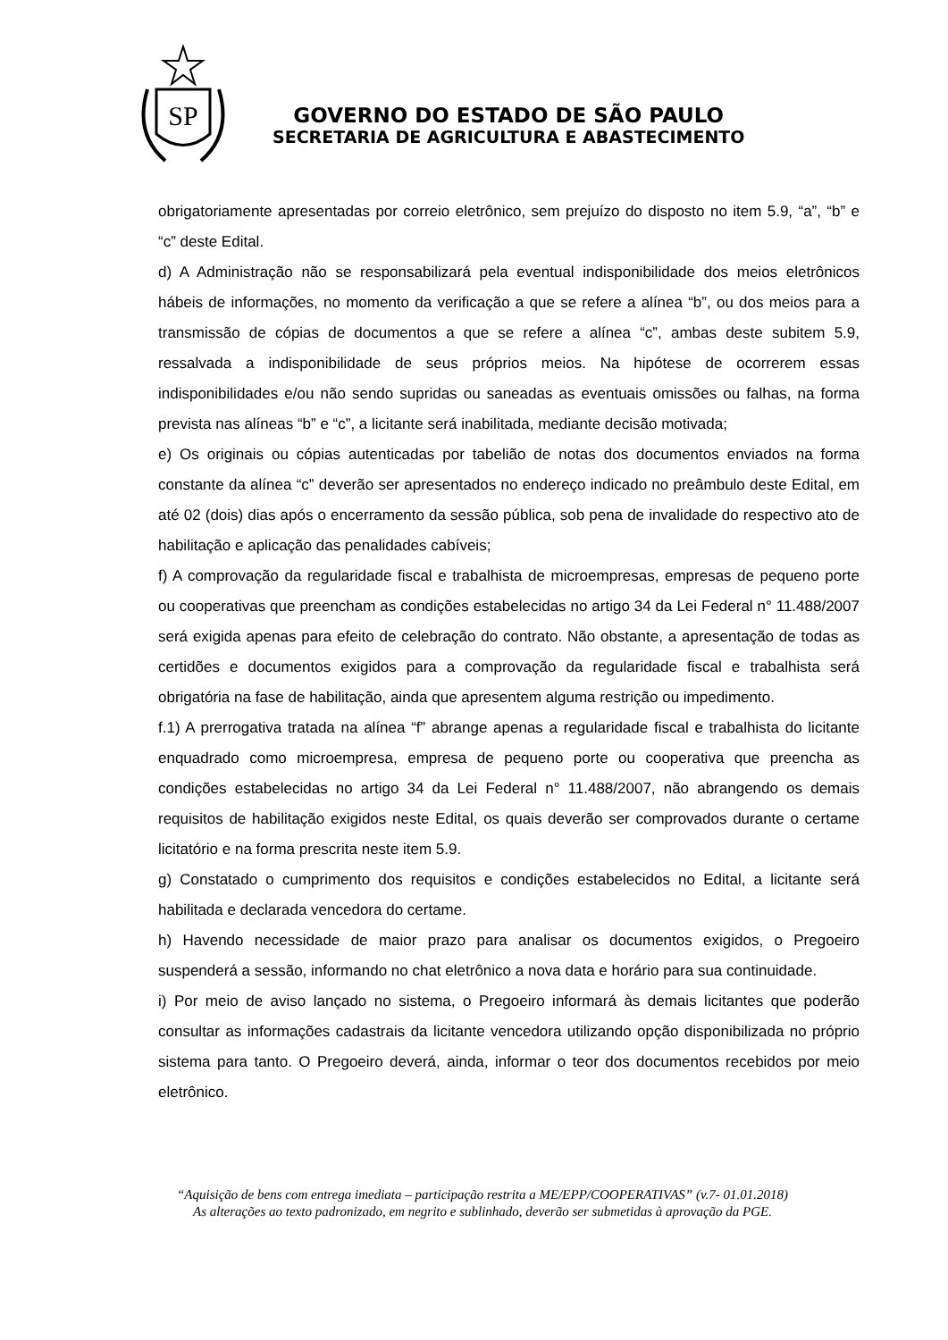SP
GOVERNO DO ESTADO DE SÃO PAULO
SECRETARIA DE AGRICULTURA E ABASTECIMENTO
obrigatoriamente apresentadas por correio eletrônico, sem prejuízo do disposto no item 5.9, “a”, “b” e “c” deste Edital.
d) A Administração não se responsabilizará pela eventual indisponibilidade dos meios eletrônicos hábeis de informações, no momento da verificação a que se refere a alínea “b”, ou dos meios para a transmissão de cópias de documentos a que se refere a alínea “c”, ambas deste subitem 5.9, ressalvada a indisponibilidade de seus próprios meios. Na hipótese de ocorrerem essas indisponibilidades e/ou não sendo supridas ou saneadas as eventuais omissões ou falhas, na forma prevista nas alíneas “b” e “c”, a licitante será inabilitada, mediante decisão motivada;
e) Os originais ou cópias autenticadas por tabelião de notas dos documentos enviados na forma constante da alínea “c” deverão ser apresentados no endereço indicado no preâmbulo deste Edital, em até 02 (dois) dias após o encerramento da sessão pública, sob pena de invalidade do respectivo ato de habilitação e aplicação das penalidades cabíveis;
f) A comprovação da regularidade fiscal e trabalhista de microempresas, empresas de pequeno porte ou cooperativas que preencham as condições estabelecidas no artigo 34 da Lei Federal n° 11.488/2007 será exigida apenas para efeito de celebração do contrato. Não obstante, a apresentação de todas as certidões e documentos exigidos para a comprovação da regularidade fiscal e trabalhista será obrigatória na fase de habilitação, ainda que apresentem alguma restrição ou impedimento.
f.1) A prerrogativa tratada na alínea “f” abrange apenas a regularidade fiscal e trabalhista do licitante enquadrado como microempresa, empresa de pequeno porte ou cooperativa que preencha as condições estabelecidas no artigo 34 da Lei Federal n° 11.488/2007, não abrangendo os demais requisitos de habilitação exigidos neste Edital, os quais deverão ser comprovados durante o certame licitatório e na forma prescrita neste item 5.9.
g) Constatado o cumprimento dos requisitos e condições estabelecidos no Edital, a licitante será habilitada e declarada vencedora do certame.
h) Havendo necessidade de maior prazo para analisar os documentos exigidos, o Pregoeiro suspenderá a sessão, informando no chat eletrônico a nova data e horário para sua continuidade.
i) Por meio de aviso lançado no sistema, o Pregoeiro informará às demais licitantes que poderão consultar as informações cadastrais da licitante vencedora utilizando opção disponibilizada no próprio sistema para tanto. O Pregoeiro deverá, ainda, informar o teor dos documentos recebidos por meio eletrônico.
“Aquisição de bens com entrega imediata – participação restrita a ME/EPP/COOPERATIVAS” (v.7- 01.01.2018)
As alterações ao texto padronizado, em negrito e sublinhado, deverão ser submetidas à aprovação da PGE.